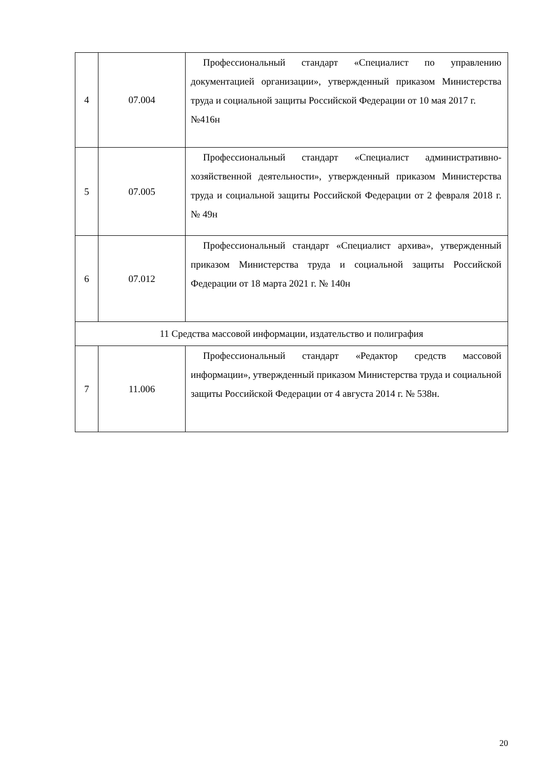| 4 | 07.004 | Профессиональный стандарт «Специалист по управлению документацией организации», утвержденный приказом Министерства труда и социальной защиты Российской Федерации от 10 мая 2017 г. №416н |
| 5 | 07.005 | Профессиональный стандарт «Специалист административно-хозяйственной деятельности», утвержденный приказом Министерства труда и социальной защиты Российской Федерации от 2 февраля 2018 г. № 49н |
| 6 | 07.012 | Профессиональный стандарт «Специалист архива», утвержденный приказом Министерства труда и социальной защиты Российской Федерации от 18 марта 2021 г. № 140н |
| 11 Средства массовой информации, издательство и полиграфия | | |
| 7 | 11.006 | Профессиональный стандарт «Редактор средств массовой информации», утвержденный приказом Министерства труда и социальной защиты Российской Федерации от 4 августа 2014 г. № 538н. |
20